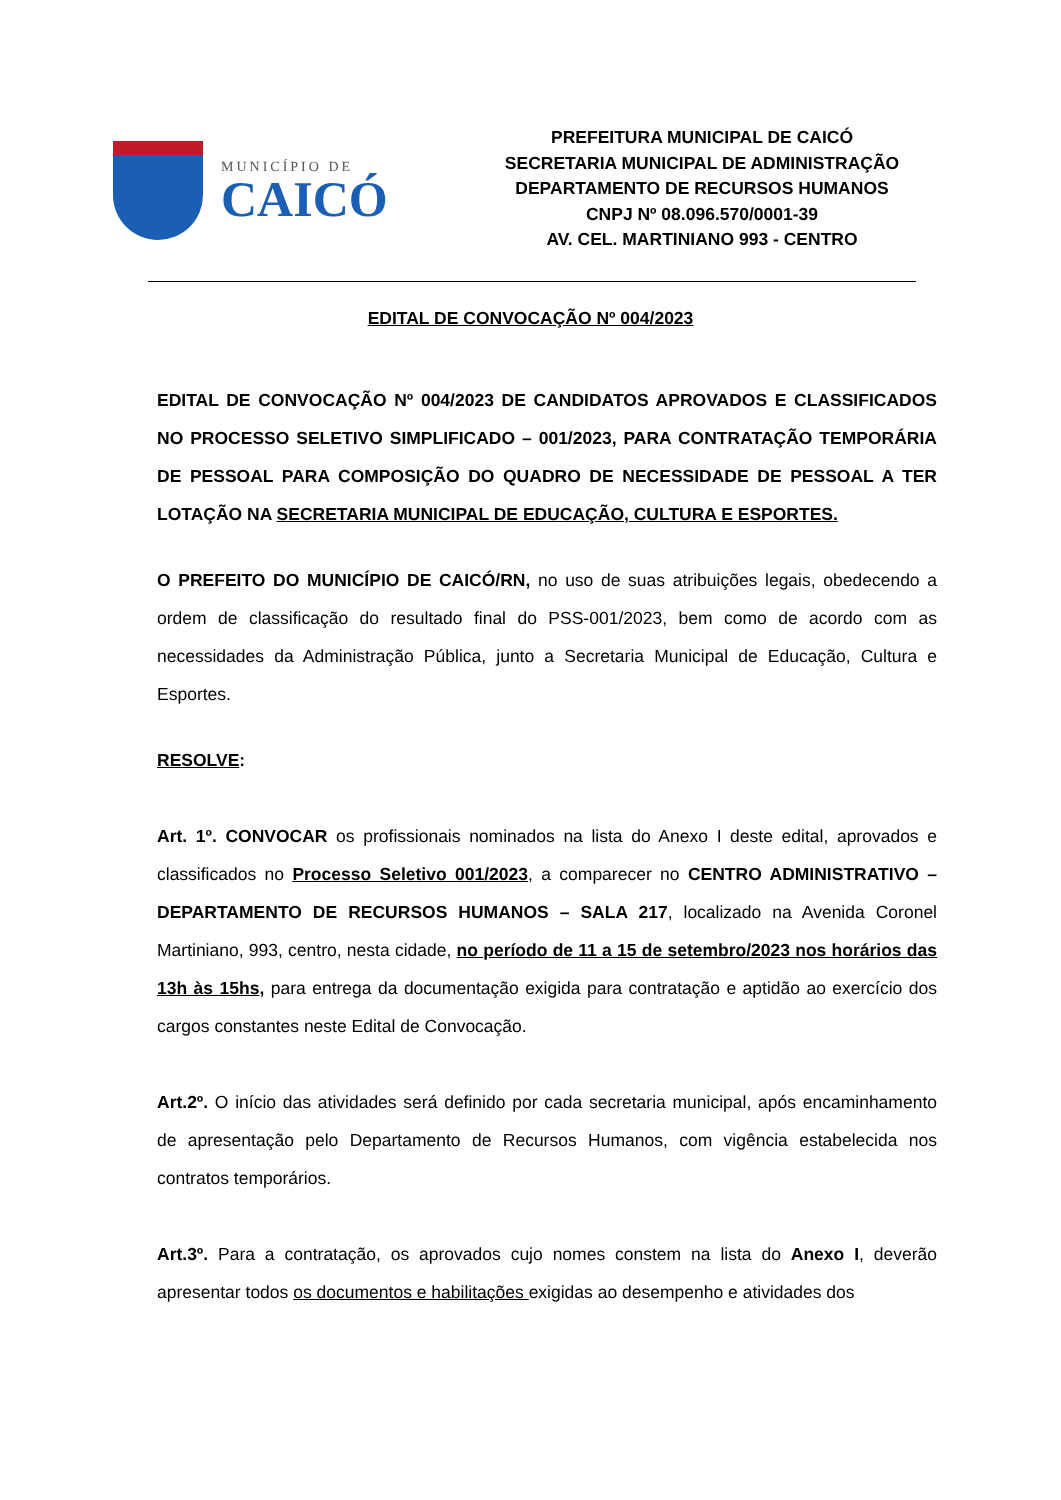MUNICÍPIO DE
CAICÓ
PREFEITURA MUNICIPAL DE CAICÓ
SECRETARIA MUNICIPAL DE ADMINISTRAÇÃO
DEPARTAMENTO DE RECURSOS HUMANOS
CNPJ Nº 08.096.570/0001-39
AV. CEL. MARTINIANO 993 - CENTRO
EDITAL DE CONVOCAÇÃO Nº 004/2023
EDITAL DE CONVOCAÇÃO Nº 004/2023 DE CANDIDATOS APROVADOS E CLASSIFICADOS NO PROCESSO SELETIVO SIMPLIFICADO – 001/2023, PARA CONTRATAÇÃO TEMPORÁRIA DE PESSOAL PARA COMPOSIÇÃO DO QUADRO DE NECESSIDADE DE PESSOAL A TER LOTAÇÃO NA SECRETARIA MUNICIPAL DE EDUCAÇÃO, CULTURA E ESPORTES.
O PREFEITO DO MUNICÍPIO DE CAICÓ/RN, no uso de suas atribuições legais, obedecendo a ordem de classificação do resultado final do PSS-001/2023, bem como de acordo com as necessidades da Administração Pública, junto a Secretaria Municipal de Educação, Cultura e Esportes.
RESOLVE:
Art. 1º. CONVOCAR os profissionais nominados na lista do Anexo I deste edital, aprovados e classificados no Processo Seletivo 001/2023, a comparecer no CENTRO ADMINISTRATIVO – DEPARTAMENTO DE RECURSOS HUMANOS – SALA 217, localizado na Avenida Coronel Martiniano, 993, centro, nesta cidade, no período de 11 a 15 de setembro/2023 nos horários das 13h às 15hs, para entrega da documentação exigida para contratação e aptidão ao exercício dos cargos constantes neste Edital de Convocação.
Art.2º. O início das atividades será definido por cada secretaria municipal, após encaminhamento de apresentação pelo Departamento de Recursos Humanos, com vigência estabelecida nos contratos temporários.
Art.3º. Para a contratação, os aprovados cujo nomes constem na lista do Anexo I, deverão apresentar todos os documentos e habilitações exigidas ao desempenho e atividades dos